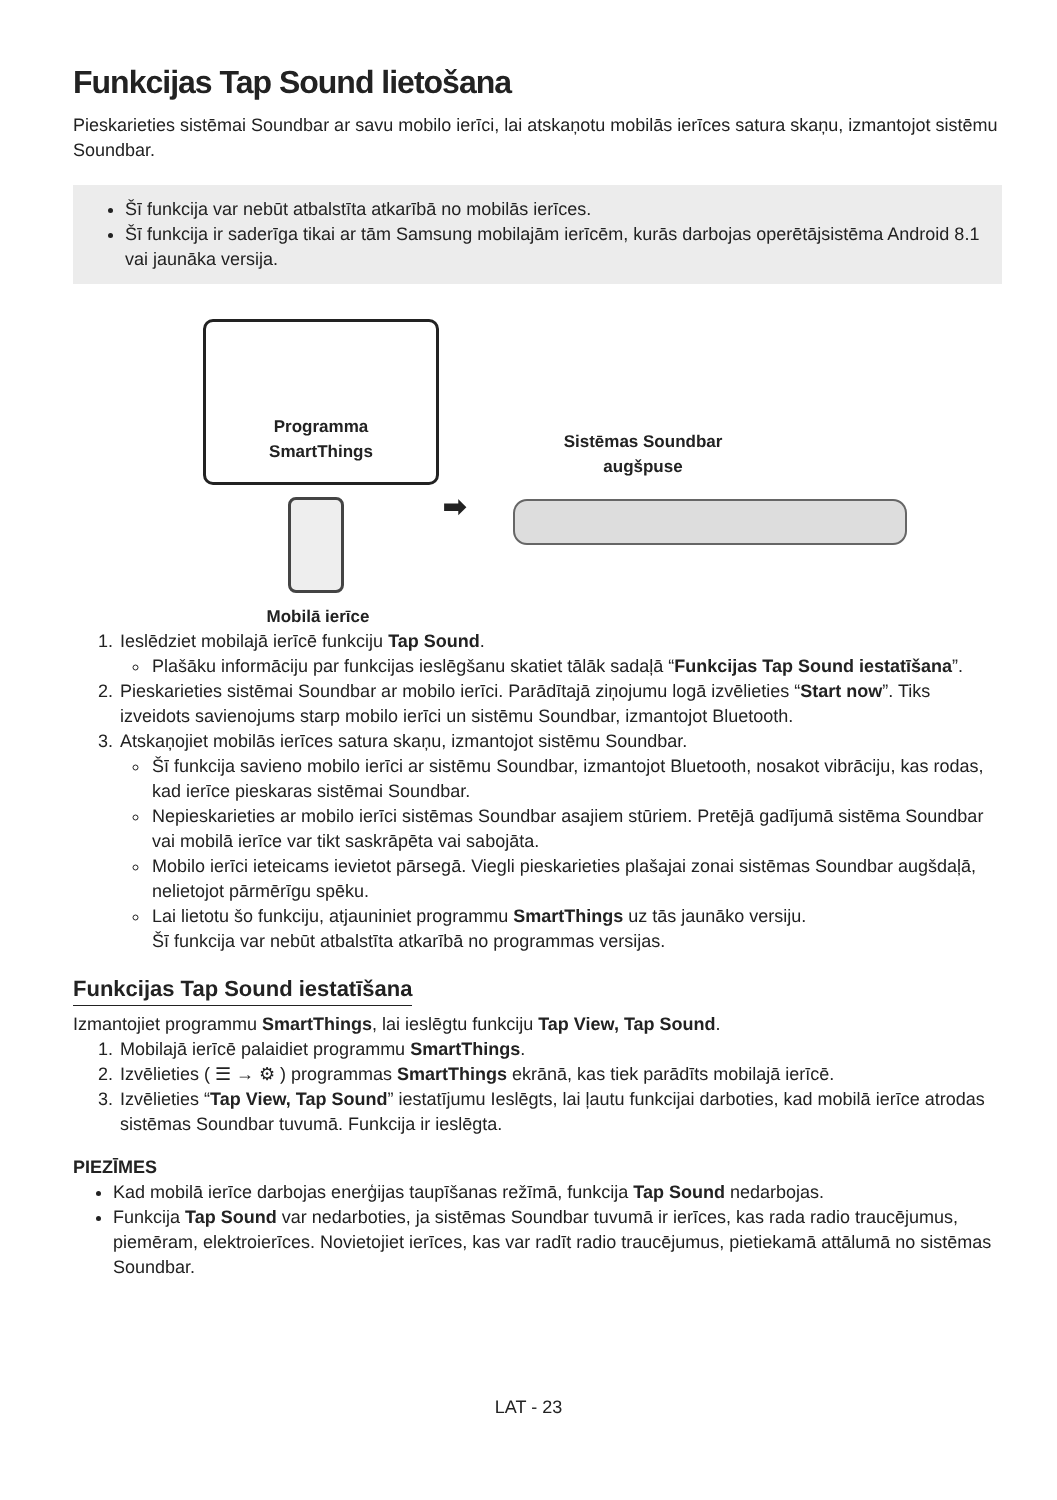Funkcijas Tap Sound lietošana
Pieskarieties sistēmai Soundbar ar savu mobilo ierīci, lai atskaņotu mobilās ierīces satura skaņu, izmantojot sistēmu Soundbar.
Šī funkcija var nebūt atbalstīta atkarībā no mobilās ierīces.
Šī funkcija ir saderīga tikai ar tām Samsung mobilajām ierīcēm, kurās darbojas operētājsistēma Android 8.1 vai jaunāka versija.
Programma
SmartThings
Sistēmas Soundbar
augšpuse
➡
Mobilā ierīce
1. Ieslēdziet mobilajā ierīcē funkciju Tap Sound.
Plašāku informāciju par funkcijas ieslēgšanu skatiet tālāk sadaļā “Funkcijas Tap Sound iestatīšana”.
2. Pieskarieties sistēmai Soundbar ar mobilo ierīci. Parādītajā ziņojumu logā izvēlieties “Start now”. Tiks izveidots savienojums starp mobilo ierīci un sistēmu Soundbar, izmantojot Bluetooth.
3. Atskaņojiet mobilās ierīces satura skaņu, izmantojot sistēmu Soundbar.
Šī funkcija savieno mobilo ierīci ar sistēmu Soundbar, izmantojot Bluetooth, nosakot vibrāciju, kas rodas, kad ierīce pieskaras sistēmai Soundbar.
Nepieskarieties ar mobilo ierīci sistēmas Soundbar asajiem stūriem. Pretējā gadījumā sistēma Soundbar vai mobilā ierīce var tikt saskrāpēta vai sabojāta.
Mobilo ierīci ieteicams ievietot pārsegā. Viegli pieskarieties plašajai zonai sistēmas Soundbar augšdaļā, nelietojot pārmērīgu spēku.
Lai lietotu šo funkciju, atjauniniet programmu SmartThings uz tās jaunāko versiju.
Šī funkcija var nebūt atbalstīta atkarībā no programmas versijas.
Funkcijas Tap Sound iestatīšana
Izmantojiet programmu SmartThings, lai ieslēgtu funkciju Tap View, Tap Sound.
1. Mobilajā ierīcē palaidiet programmu SmartThings.
2. Izvēlieties ( ☰ → ⚙ ) programmas SmartThings ekrānā, kas tiek parādīts mobilajā ierīcē.
3. Izvēlieties “Tap View, Tap Sound” iestatījumu Ieslēgts, lai ļautu funkcijai darboties, kad mobilā ierīce atrodas sistēmas Soundbar tuvumā. Funkcija ir ieslēgta.
PIEZĪMES
Kad mobilā ierīce darbojas enerģijas taupīšanas režīmā, funkcija Tap Sound nedarbojas.
Funkcija Tap Sound var nedarboties, ja sistēmas Soundbar tuvumā ir ierīces, kas rada radio traucējumus, piemēram, elektroierīces. Novietojiet ierīces, kas var radīt radio traucējumus, pietiekamā attālumā no sistēmas Soundbar.
LAT - 23